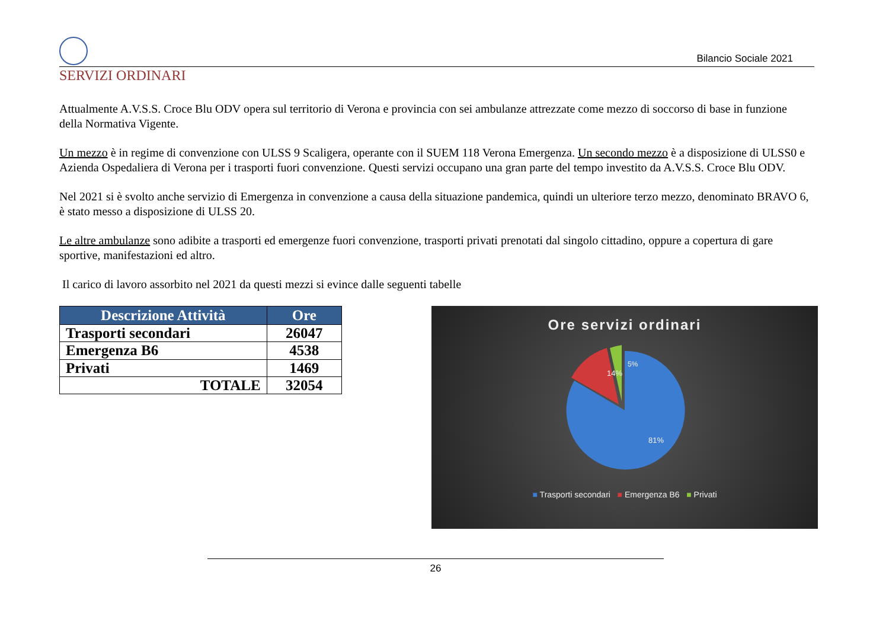Bilancio Sociale 2021
SERVIZI ORDINARI
Attualmente A.V.S.S. Croce Blu ODV opera sul territorio di Verona e provincia con sei ambulanze attrezzate come mezzo di soccorso di base in funzione della Normativa Vigente.
Un mezzo è in regime di convenzione con ULSS 9 Scaligera, operante con il SUEM 118 Verona Emergenza. Un secondo mezzo è a disposizione di ULSS0 e Azienda Ospedaliera di Verona per i trasporti fuori convenzione. Questi servizi occupano una gran parte del tempo investito da A.V.S.S. Croce Blu ODV.
Nel 2021 si è svolto anche servizio di Emergenza in convenzione a causa della situazione pandemica, quindi un ulteriore terzo mezzo, denominato BRAVO 6, è stato messo a disposizione di ULSS 20.
Le altre ambulanze sono adibite a trasporti ed emergenze fuori convenzione, trasporti privati prenotati dal singolo cittadino, oppure a copertura di gare sportive, manifestazioni ed altro.
Il carico di lavoro assorbito nel 2021 da questi mezzi si evince dalle seguenti tabelle
| Descrizione Attività | Ore |
| --- | --- |
| Trasporti secondari | 26047 |
| Emergenza B6 | 4538 |
| Privati | 1469 |
| TOTALE | 32054 |
Ore servizi ordinari
14%
5%
81%
■ Trasporti secondari ■ Emergenza B6 ■ Privati
26